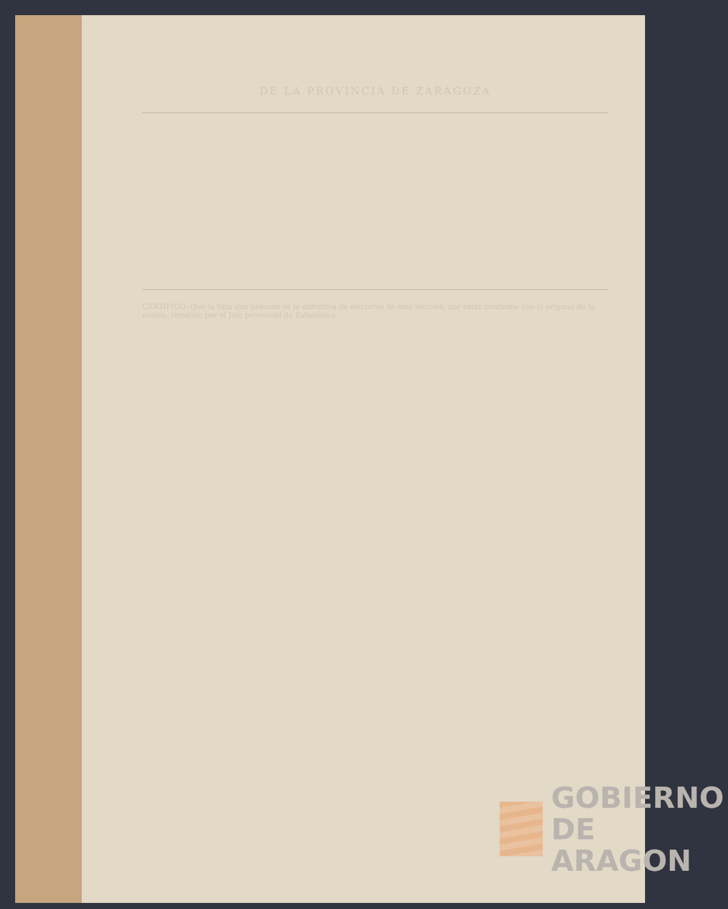DE LA PROVINCIA DE ZARAGOZA
CERTIFICO: Que la lista que precede es la definitiva de electores de esta Sección, por estar conforme con el original de la misma, remitido por el Jefe provincial de Estadística.
GOBIERNO
DE ARAGON